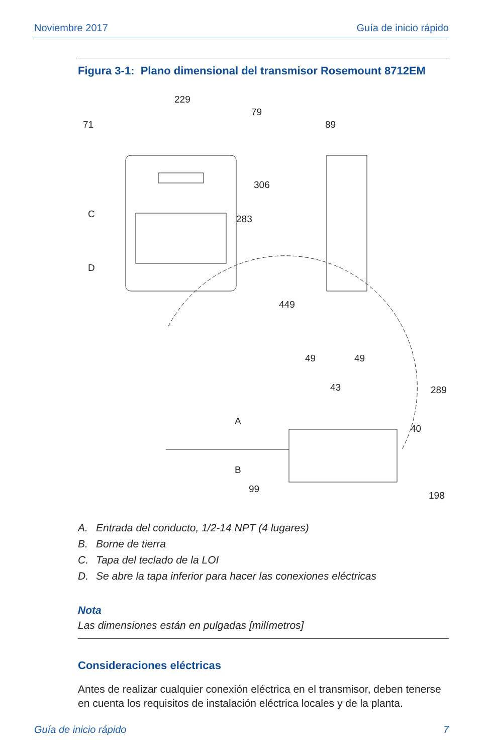Noviembre 2017 Guía de inicio rápido
Figura 3-1: Plano dimensional del transmisor Rosemount 8712EM
229
79
71
89
306
283
C
D
449
49
49
43
289
40
A
B
99
198
A. Entrada del conducto, 1/2-14 NPT (4 lugares)
B. Borne de tierra
C. Tapa del teclado de la LOI
D. Se abre la tapa inferior para hacer las conexiones eléctricas
Nota
Las dimensiones están en pulgadas [milímetros]
Consideraciones eléctricas
Antes de realizar cualquier conexión eléctrica en el transmisor, deben tenerse en cuenta los requisitos de instalación eléctrica locales y de la planta.
Guía de inicio rápido 7